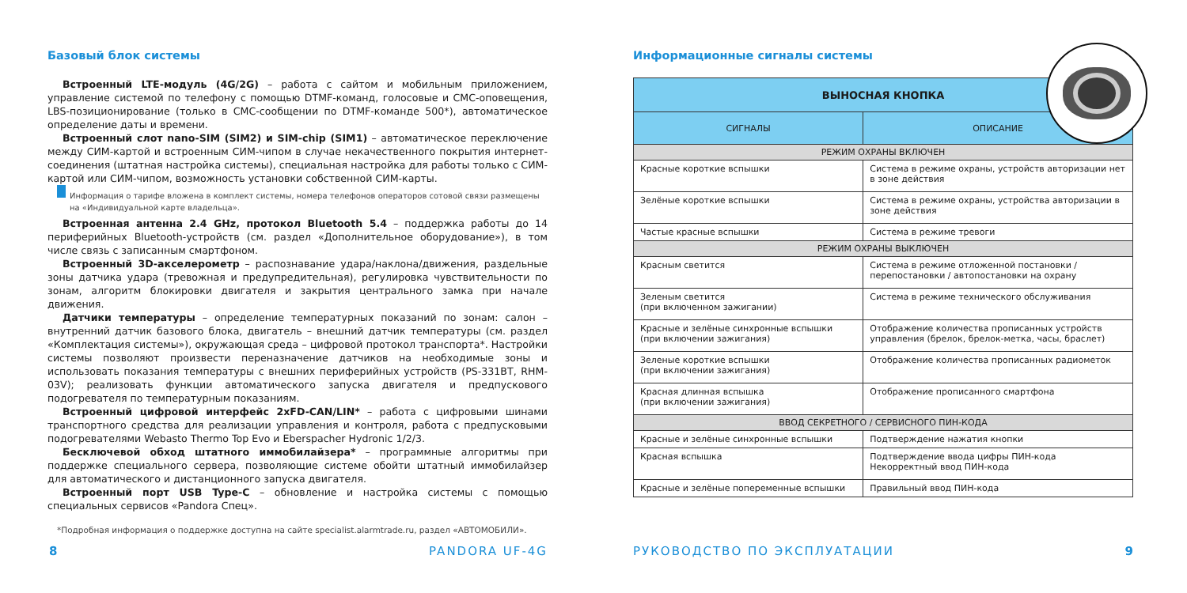Базовый блок системы
Встроенный LTE-модуль (4G/2G) – работа с сайтом и мобильным приложением, управление системой по телефону с помощью DTMF-команд, голосовые и СМС-оповещения, LBS-позиционирование (только в СМС-сообщении по DTMF-команде 500*), автоматическое определение даты и времени.
Встроенный слот nano-SIM (SIM2) и SIM-chip (SIM1) – автоматическое переключение между СИМ-картой и встроенным СИМ-чипом в случае некачественного покрытия интернет-соединения (штатная настройка системы), специальная настройка для работы только с СИМ-картой или СИМ-чипом, возможность установки собственной СИМ-карты.
Информация о тарифе вложена в комплект системы, номера телефонов операторов сотовой связи размещены на «Индивидуальной карте владельца».
Встроенная антенна 2.4 GHz, протокол Bluetooth 5.4 – поддержка работы до 14 периферийных Bluetooth-устройств (см. раздел «Дополнительное оборудование»), в том числе связь с записанным смартфоном.
Встроенный 3D-акселерометр – распознавание удара/наклона/движения, раздельные зоны датчика удара (тревожная и предупредительная), регулировка чувствительности по зонам, алгоритм блокировки двигателя и закрытия центрального замка при начале движения.
Датчики температуры – определение температурных показаний по зонам: салон – внутренний датчик базового блока, двигатель – внешний датчик температуры (см. раздел «Комплектация системы»), окружающая среда – цифровой протокол транспорта*. Настройки системы позволяют произвести переназначение датчиков на необходимые зоны и использовать показания температуры с внешних периферийных устройств (PS-331BT, RHM-03V); реализовать функции автоматического запуска двигателя и предпускового подогревателя по температурным показаниям.
Встроенный цифровой интерфейс 2xFD-CAN/LIN* – работа с цифровыми шинами транспортного средства для реализации управления и контроля, работа с предпусковыми подогревателями Webasto Thermo Top Evo и Eberspacher Hydronic 1/2/3.
Бесключевой обход штатного иммобилайзера* – программные алгоритмы при поддержке специального сервера, позволяющие системе обойти штатный иммобилайзер для автоматического и дистанционного запуска двигателя.
Встроенный порт USB Type-C – обновление и настройка системы с помощью специальных сервисов «Pandora Спец».
*Подробная информация о поддержке доступна на сайте specialist.alarmtrade.ru, раздел «АВТОМОБИЛИ».
8 PANDORA UF-4G
Информационные сигналы системы
| ВЫНОСНАЯ КНОПКА | |
| --- | --- |
| СИГНАЛЫ | ОПИСАНИЕ |
| РЕЖИМ ОХРАНЫ ВКЛЮЧЕН | |
| Красные короткие вспышки | Система в режиме охраны, устройств авторизации нет в зоне действия |
| Зелёные короткие вспышки | Система в режиме охраны, устройства авторизации в зоне действия |
| Частые красные вспышки | Система в режиме тревоги |
| РЕЖИМ ОХРАНЫ ВЫКЛЮЧЕН | |
| Красным светится | Система в режиме отложенной постановки / перепостановки / автопостановки на охрану |
| Зеленым светится (при включенном зажигании) | Система в режиме технического обслуживания |
| Красные и зелёные синхронные вспышки (при включении зажигания) | Отображение количества прописанных устройств управления (брелок, брелок-метка, часы, браслет) |
| Зеленые короткие вспышки (при включении зажигания) | Отображение количества прописанных радиометок |
| Красная длинная вспышка (при включении зажигания) | Отображение прописанного смартфона |
| ВВОД СЕКРЕТНОГО / СЕРВИСНОГО ПИН-КОДА | |
| Красные и зелёные синхронные вспышки | Подтверждение нажатия кнопки |
| Красная вспышка | Подтверждение ввода цифры ПИН-кода Некорректный ввод ПИН-кода |
| Красные и зелёные попеременные вспышки | Правильный ввод ПИН-кода |
РУКОВОДСТВО ПО ЭКСПЛУАТАЦИИ 9